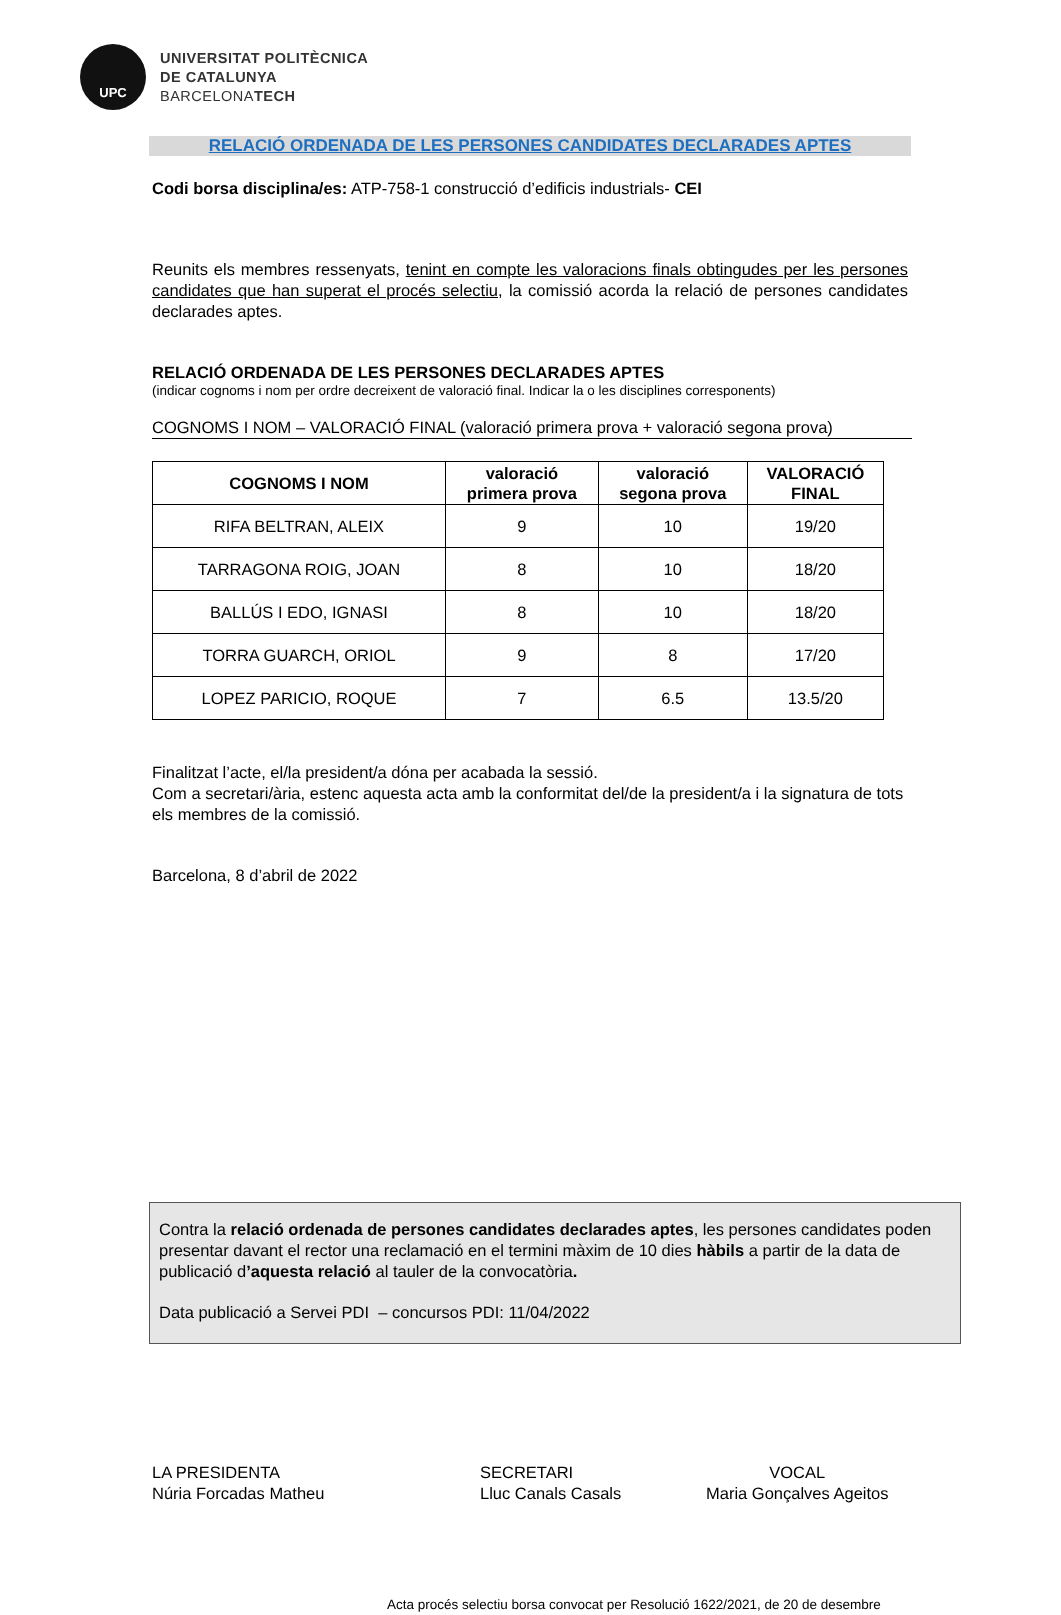UPC
UNIVERSITAT POLITÈCNICA
DE CATALUNYA
BARCELONATECH
RELACIÓ ORDENADA DE LES PERSONES CANDIDATES DECLARADES APTES
Codi borsa disciplina/es: ATP-758-1 construcció d’edificis industrials- CEI
Reunits els membres ressenyats, tenint en compte les valoracions finals obtingudes per les persones candidates que han superat el procés selectiu, la comissió acorda la relació de persones candidates declarades aptes.
RELACIÓ ORDENADA DE LES PERSONES DECLARADES APTES
(indicar cognoms i nom per ordre decreixent de valoració final. Indicar la o les disciplines corresponents)
COGNOMS I NOM – VALORACIÓ FINAL (valoració primera prova + valoració segona prova)
| COGNOMS I NOM | valoració primera prova | valoració segona prova | VALORACIÓ FINAL |
| --- | --- | --- | --- |
| RIFA BELTRAN, ALEIX | 9 | 10 | 19/20 |
| TARRAGONA ROIG, JOAN | 8 | 10 | 18/20 |
| BALLÚS I EDO, IGNASI | 8 | 10 | 18/20 |
| TORRA GUARCH, ORIOL | 9 | 8 | 17/20 |
| LOPEZ PARICIO, ROQUE | 7 | 6.5 | 13.5/20 |
Finalitzat l’acte, el/la president/a dóna per acabada la sessió.
Com a secretari/ària, estenc aquesta acta amb la conformitat del/de la president/a i la signatura de tots els membres de la comissió.
Barcelona, 8 d’abril de 2022
Contra la relació ordenada de persones candidates declarades aptes, les persones candidates poden presentar davant el rector una reclamació en el termini màxim de 10 dies hàbils a partir de la data de publicació d’aquesta relació al tauler de la convocatòria.
Data publicació a Servei PDI – concursos PDI: 11/04/2022
LA PRESIDENTA
Núria Forcadas Matheu
SECRETARI
Lluc Canals Casals
VOCAL
Maria Gonçalves Ageitos
Acta procés selectiu borsa convocat per Resolució 1622/2021, de 20 de desembre